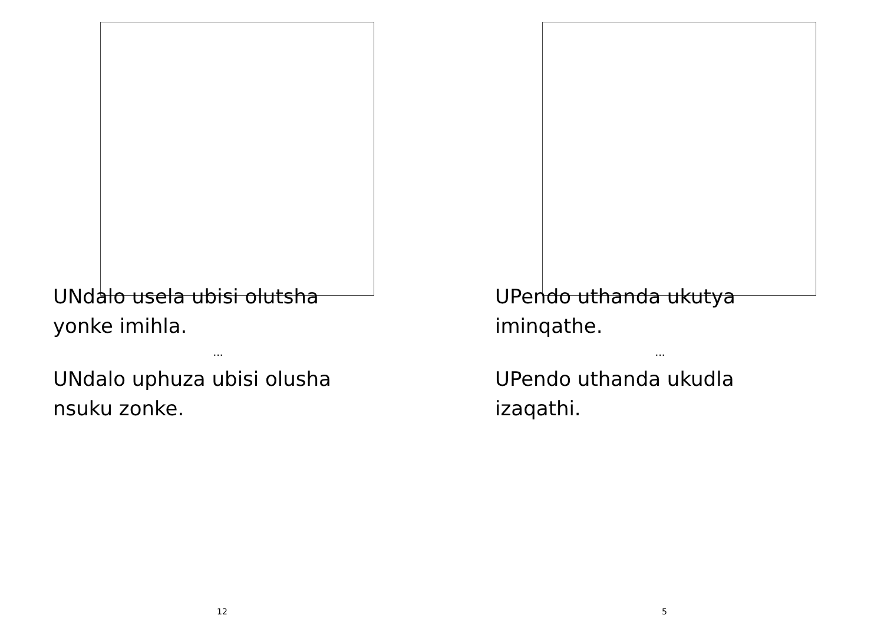UNdalo usela ubisi olutsha
yonke imihla.
...
UNdalo uphuza ubisi olusha
nsuku zonke.
12
UPendo uthanda ukutya
iminqathe.
...
UPendo uthanda ukudla
izaqathi.
5